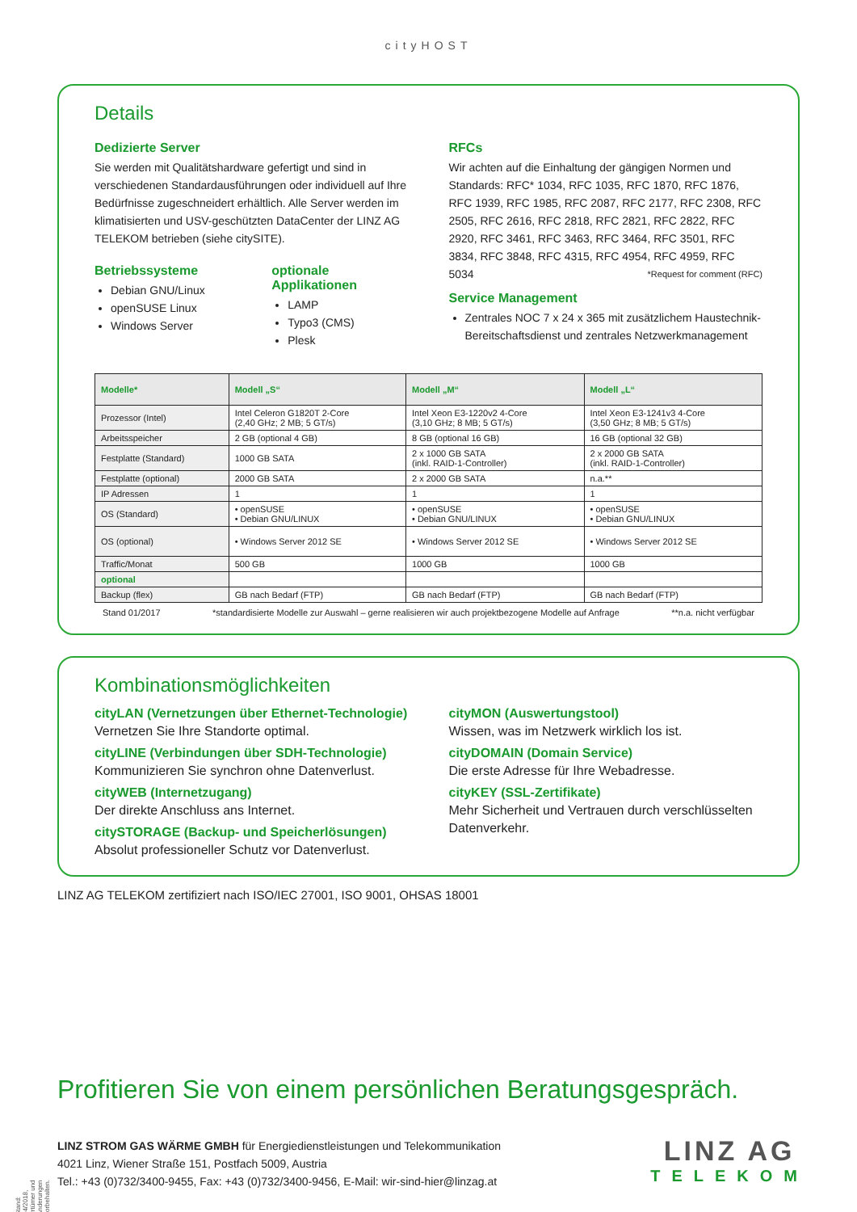cityHOST
Details
Dedizierte Server
Sie werden mit Qualitätshardware gefertigt und sind in verschiedenen Standardausführungen oder individuell auf Ihre Bedürfnisse zugeschneidert erhältlich. Alle Server werden im klimatisierten und USV-geschützten DataCenter der LINZ AG TELEKOM betrieben (siehe citySITE).
Betriebssysteme
Debian GNU/Linux
openSUSE Linux
Windows Server
optionale Applikationen
LAMP
Typo3 (CMS)
Plesk
RFCs
Wir achten auf die Einhaltung der gängigen Normen und Standards: RFC* 1034, RFC 1035, RFC 1870, RFC 1876, RFC 1939, RFC 1985, RFC 2087, RFC 2177, RFC 2308, RFC 2505, RFC 2616, RFC 2818, RFC 2821, RFC 2822, RFC 2920, RFC 3461, RFC 3463, RFC 3464, RFC 3501, RFC 3834, RFC 3848, RFC 4315, RFC 4954, RFC 4959, RFC 5034 *Request for comment (RFC)
Service Management
Zentrales NOC 7 x 24 x 365 mit zusätzlichem Haustechnik-Bereitschaftsdienst und zentrales Netzwerkmanagement
| Modelle* | Modell „S“ | Modell „M“ | Modell „L“ |
| --- | --- | --- | --- |
| Prozessor (Intel) | Intel Celeron G1820T 2-Core (2,40 GHz; 2 MB; 5 GT/s) | Intel Xeon E3-1220v2 4-Core (3,10 GHz; 8 MB; 5 GT/s) | Intel Xeon E3-1241v3 4-Core (3,50 GHz; 8 MB; 5 GT/s) |
| Arbeitsspeicher | 2 GB (optional 4 GB) | 8 GB (optional 16 GB) | 16 GB (optional 32 GB) |
| Festplatte (Standard) | 1000 GB SATA | 2 x 1000 GB SATA (inkl. RAID-1-Controller) | 2 x 2000 GB SATA (inkl. RAID-1-Controller) |
| Festplatte (optional) | 2000 GB SATA | 2 x 2000 GB SATA | n.a.** |
| IP Adressen | 1 | 1 | 1 |
| OS (Standard) | • openSUSE • Debian GNU/LINUX | • openSUSE • Debian GNU/LINUX | • openSUSE • Debian GNU/LINUX |
| OS (optional) | • Windows Server 2012 SE | • Windows Server 2012 SE | • Windows Server 2012 SE |
| Traffic/Monat | 500 GB | 1000 GB | 1000 GB |
| optional | | | |
| Backup (flex) | GB nach Bedarf (FTP) | GB nach Bedarf (FTP) | GB nach Bedarf (FTP) |
Stand 01/2017 *standardisierte Modelle zur Auswahl – gerne realisieren wir auch projektbezogene Modelle auf Anfrage **n.a. nicht verfügbar
Kombinationsmöglichkeiten
cityLAN (Vernetzungen über Ethernet-Technologie)
Vernetzen Sie Ihre Standorte optimal.
cityLINE (Verbindungen über SDH-Technologie)
Kommunizieren Sie synchron ohne Datenverlust.
cityWEB (Internetzugang)
Der direkte Anschluss ans Internet.
citySTORAGE (Backup- und Speicherlösungen)
Absolut professioneller Schutz vor Datenverlust.
cityMON (Auswertungstool)
Wissen, was im Netzwerk wirklich los ist.
cityDOMAIN (Domain Service)
Die erste Adresse für Ihre Webadresse.
cityKEY (SSL-Zertifikate)
Mehr Sicherheit und Vertrauen durch verschlüsselten Datenverkehr.
LINZ AG TELEKOM zertifiziert nach ISO/IEC 27001, ISO 9001, OHSAS 18001
Profitieren Sie von einem persönlichen Beratungsgespräch.
LINZ STROM GAS WÄRME GMBH für Energiedienstleistungen und Telekommunikation
4021 Linz, Wiener Straße 151, Postfach 5009, Austria
Tel.: +43 (0)732/3400-9455, Fax: +43 (0)732/3400-9456, E-Mail: wir-sind-hier@linzag.at
LINZ AG
TELEKOM
Stand: 04/2018, Irrtümer und Änderungen vorbehalten.